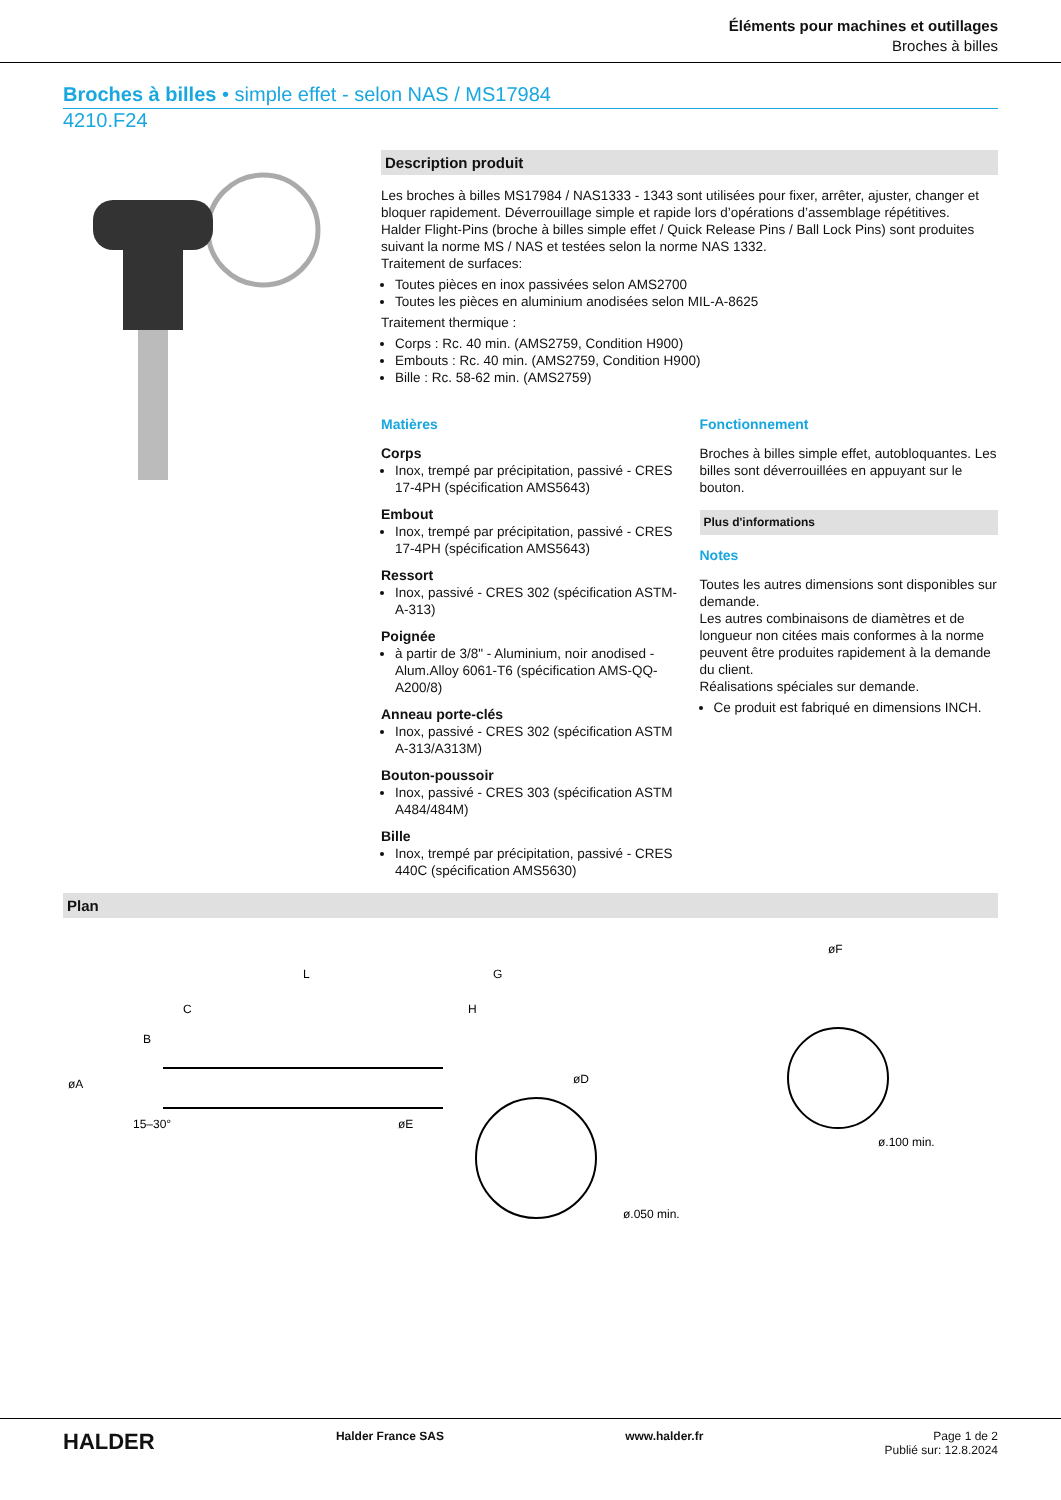Éléments pour machines et outillages
Broches à billes
Broches à billes • simple effet - selon NAS / MS17984
4210.F24
Description produit
Les broches à billes MS17984 / NAS1333 - 1343 sont utilisées pour fixer, arrêter, ajuster, changer et bloquer rapidement. Déverrouillage simple et rapide lors d’opérations d’assemblage répétitives.
Halder Flight-Pins (broche à billes simple effet / Quick Release Pins / Ball Lock Pins) sont produites suivant la norme MS / NAS et testées selon la norme NAS 1332.
Traitement de surfaces:
Toutes pièces en inox passivées selon AMS2700
Toutes les pièces en aluminium anodisées selon MIL-A-8625
Traitement thermique :
Corps : Rc. 40 min. (AMS2759, Condition H900)
Embouts : Rc. 40 min. (AMS2759, Condition H900)
Bille : Rc. 58-62 min. (AMS2759)
Matières
Corps
Inox, trempé par précipitation, passivé - CRES 17-4PH (spécification AMS5643)
Embout
Inox, trempé par précipitation, passivé - CRES 17-4PH (spécification AMS5643)
Ressort
Inox, passivé - CRES 302 (spécification ASTM-A-313)
Poignée
à partir de 3/8" - Aluminium, noir anodised - Alum.Alloy 6061-T6 (spécification AMS-QQ-A200/8)
Anneau porte-clés
Inox, passivé - CRES 302 (spécification ASTM A-313/A313M)
Bouton-poussoir
Inox, passivé - CRES 303 (spécification ASTM A484/484M)
Bille
Inox, trempé par précipitation, passivé - CRES 440C (spécification AMS5630)
Fonctionnement
Broches à billes simple effet, autobloquantes. Les billes sont déverrouillées en appuyant sur le bouton.
Plus d'informations
Notes
Toutes les autres dimensions sont disponibles sur demande.
Les autres combinaisons de diamètres et de longueur non citées mais conformes à la norme peuvent être produites rapidement à la demande du client.
Réalisations spéciales sur demande.
Ce produit est fabriqué en dimensions INCH.
Plan
L
G
H
C
øA
B
øD
øE
15–30°
ø.050 min.
øF
ø.100 min.
HALDER Halder France SAS www.halder.fr Page 1 de 2
Publié sur: 12.8.2024